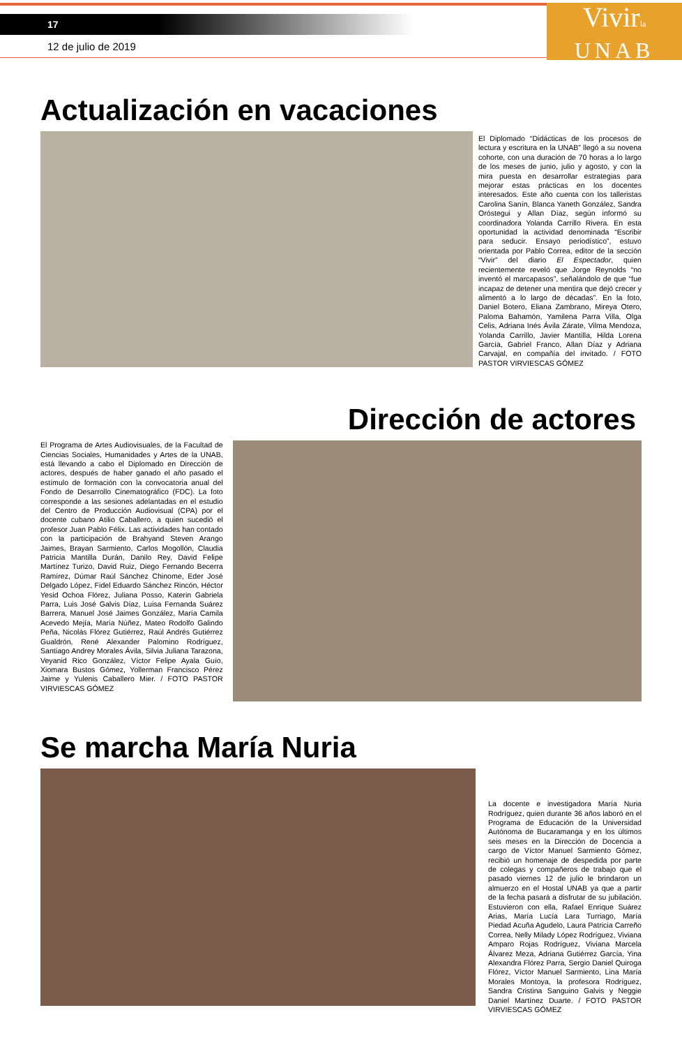17
12 de julio de 2019
Vivirla
UNAB
Actualización en vacaciones
El Diplomado “Didácticas de los procesos de lectura y escritura en la UNAB” llegó a su novena cohorte, con una duración de 70 horas a lo largo de los meses de junio, julio y agosto, y con la mira puesta en desarrollar estrategias para mejorar estas prácticas en los docentes interesados. Este año cuenta con los talleristas Carolina Sanín, Blanca Yaneth González, Sandra Oróstegui y Allan Díaz, según informó su coordinadora Yolanda Carrillo Rivera. En esta oportunidad la actividad denominada “Escribir para seducir. Ensayo periodístico”, estuvo orientada por Pablo Correa, editor de la sección “Vivir” del diario El Espectador, quien recientemente reveló que Jorge Reynolds “no inventó el marcapasos”, señalándolo de que “fue incapaz de detener una mentira que dejó crecer y alimentó a lo largo de décadas”. En la foto, Daniel Botero, Eliana Zambrano, Mireya Otero, Paloma Bahamón, Yamilena Parra Villa, Olga Celis, Adriana Inés Ávila Zárate, Vilma Mendoza, Yolanda Carrillo, Javier Mantilla, Hilda Lorena García, Gabriel Franco, Allan Díaz y Adriana Carvajal, en compañía del invitado. / FOTO PASTOR VIRVIESCAS GÓMEZ
Dirección de actores
El Programa de Artes Audiovisuales, de la Facultad de Ciencias Sociales, Humanidades y Artes de la UNAB, está llevando a cabo el Diplomado en Dirección de actores, después de haber ganado el año pasado el estímulo de formación con la convocatoria anual del Fondo de Desarrollo Cinematográfico (FDC). La foto corresponde a las sesiones adelantadas en el estudio del Centro de Producción Audiovisual (CPA) por el docente cubano Atilio Caballero, a quien sucedió el profesor Juan Pablo Félix. Las actividades han contado con la participación de Brahyand Steven Arango Jaimes, Brayan Sarmiento, Carlos Mogollón, Claudia Patricia Mantilla Durán, Danilo Rey, David Felipe Martínez Turizo, David Ruiz, Diego Fernando Becerra Ramírez, Dúmar Raúl Sánchez Chinome, Eder José Delgado López, Fidel Eduardo Sánchez Rincón, Héctor Yesid Ochoa Flórez, Juliana Posso, Katerin Gabriela Parra, Luis José Galvis Díaz, Luisa Fernanda Suárez Barrera, Manuel José Jaimes González, María Camila Acevedo Mejía, María Núñez, Mateo Rodolfo Galindo Peña, Nicolás Flórez Gutiérrez, Raúl Andrés Gutiérrez Gualdrón, René Alexander Palomino Rodríguez, Santiago Andrey Morales Ávila, Silvia Juliana Tarazona, Veyanid Rico González, Víctor Felipe Ayala Guío, Xiomara Bustos Gómez, Yollerman Francisco Pérez Jaime y Yulenis Caballero Mier. / FOTO PASTOR VIRVIESCAS GÓMEZ
Se marcha María Nuria
La docente e investigadora María Nuria Rodríguez, quien durante 36 años laboró en el Programa de Educación de la Universidad Autónoma de Bucaramanga y en los últimos seis meses en la Dirección de Docencia a cargo de Víctor Manuel Sarmiento Gómez, recibió un homenaje de despedida por parte de colegas y compañeros de trabajo que el pasado viernes 12 de julio le brindaron un almuerzo en el Hostal UNAB ya que a partir de la fecha pasará a disfrutar de su jubilación. Estuvieron con ella, Rafael Enrique Suárez Arias, María Lucía Lara Turriago, María Piedad Acuña Agudelo, Laura Patricia Carreño Correa, Nelly Milady López Rodríguez, Viviana Amparo Rojas Rodríguez, Viviana Marcela Álvarez Meza, Adriana Gutiérrez García, Yina Alexandra Flórez Parra, Sergio Daniel Quiroga Flórez, Víctor Manuel Sarmiento, Lina María Morales Montoya, la profesora Rodríguez, Sandra Cristina Sanguino Galvis y Neggie Daniel Martínez Duarte. / FOTO PASTOR VIRVIESCAS GÓMEZ